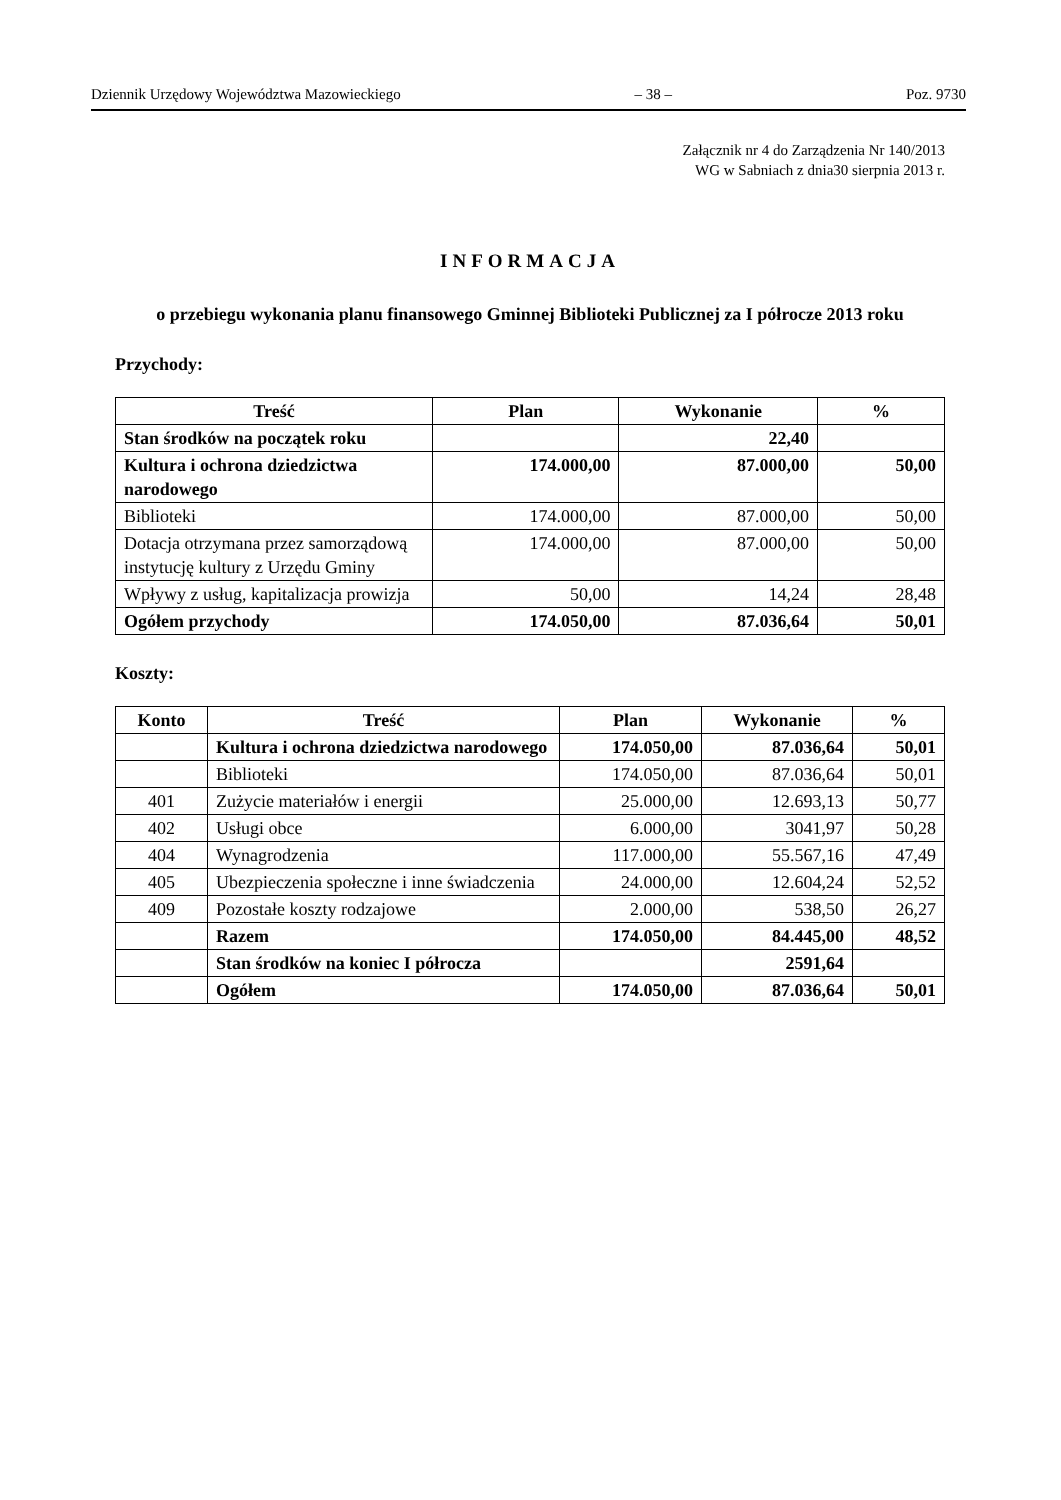Dziennik Urzędowy Województwa Mazowieckiego – 38 – Poz. 9730
Załącznik nr 4 do Zarządzenia Nr 140/2013
WG w Sabniach z dnia30 sierpnia 2013 r.
INFORMACJA
o przebiegu wykonania planu finansowego Gminnej Biblioteki Publicznej za I półrocze 2013 roku
Przychody:
| Treść | Plan | Wykonanie | % |
| --- | --- | --- | --- |
| Stan środków na początek roku | | 22,40 | |
| Kultura i ochrona dziedzictwa narodowego | 174.000,00 | 87.000,00 | 50,00 |
| Biblioteki | 174.000,00 | 87.000,00 | 50,00 |
| Dotacja otrzymana przez samorządową instytucję kultury z Urzędu Gminy | 174.000,00 | 87.000,00 | 50,00 |
| Wpływy z usług, kapitalizacja prowizja | 50,00 | 14,24 | 28,48 |
| Ogółem przychody | 174.050,00 | 87.036,64 | 50,01 |
Koszty:
| Konto | Treść | Plan | Wykonanie | % |
| --- | --- | --- | --- | --- |
| | Kultura i ochrona dziedzictwa narodowego | 174.050,00 | 87.036,64 | 50,01 |
| | Biblioteki | 174.050,00 | 87.036,64 | 50,01 |
| 401 | Zużycie materiałów i energii | 25.000,00 | 12.693,13 | 50,77 |
| 402 | Usługi obce | 6.000,00 | 3041,97 | 50,28 |
| 404 | Wynagrodzenia | 117.000,00 | 55.567,16 | 47,49 |
| 405 | Ubezpieczenia społeczne i inne świadczenia | 24.000,00 | 12.604,24 | 52,52 |
| 409 | Pozostałe koszty rodzajowe | 2.000,00 | 538,50 | 26,27 |
| | Razem | 174.050,00 | 84.445,00 | 48,52 |
| | Stan środków na koniec I półrocza | | 2591,64 | |
| | Ogółem | 174.050,00 | 87.036,64 | 50,01 |